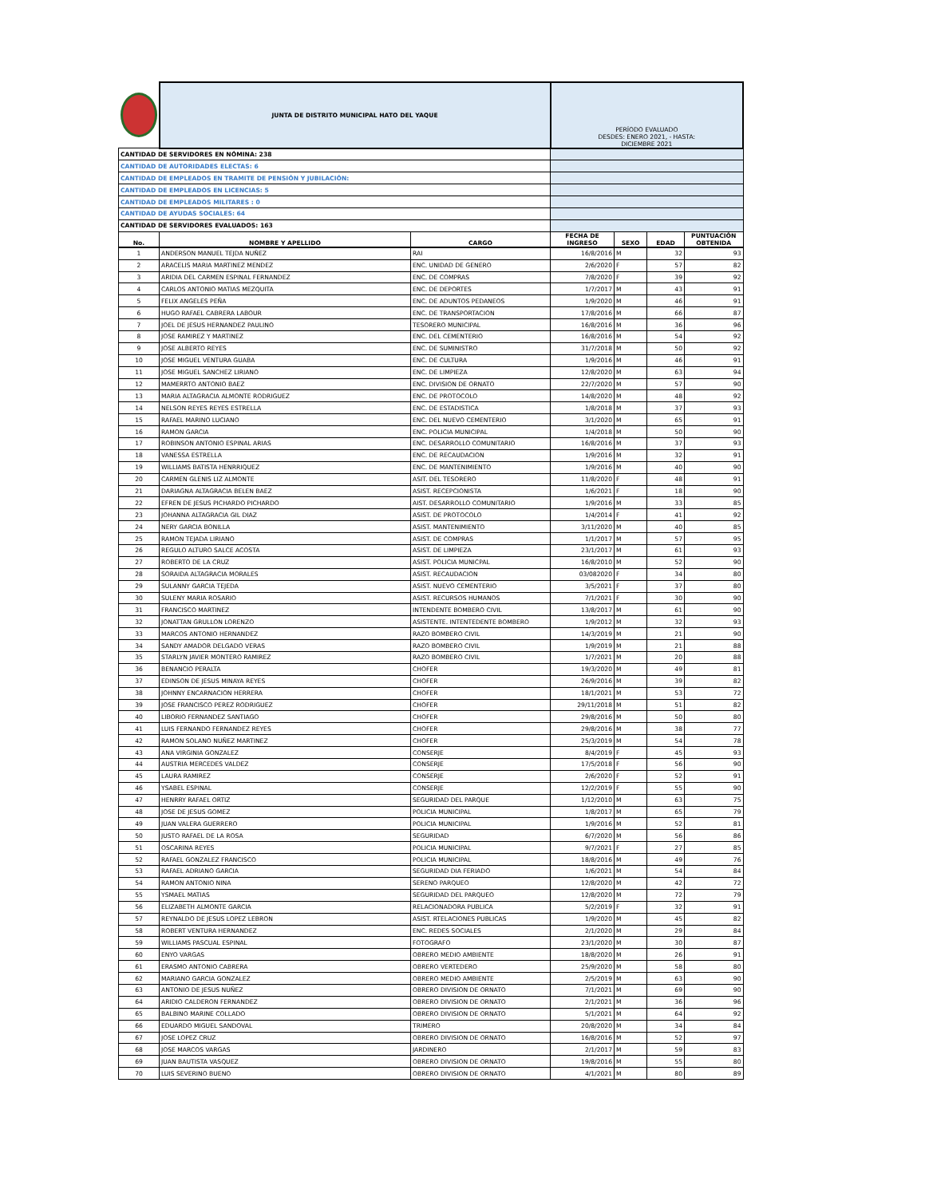| | JUNTA DE DISTRITO MUNICIPAL HATO DEL YAQUE | | PERÍODO EVALUADO DESDES: ENERO 2021, - HASTA: DICIEMBRE 2021 | | | |
| CANTIDAD DE SERVIDORES EN NÓMINA: 238 | | | | | | |
| CANTIDAD DE AUTORIDADES ELECTAS: 6 | | | | | | |
| CANTIDAD DE EMPLEADOS EN TRAMITE DE PENSIÓN Y JUBILACIÓN: | | | | | | |
| CANTIDAD DE EMPLEADOS EN LICENCIAS: 5 | | | | | | |
| CANTIDAD DE EMPLEADOS MILITARES : 0 | | | | | | |
| CANTIDAD DE AYUDAS SOCIALES: 64 | | | | | | |
| CANTIDAD DE SERVIDORES EVALUADOS: 163 | | | | | | |
| No. | NOMBRE Y APELLIDO | CARGO | FECHA DE INGRESO | SEXO | EDAD | PUNTUACIÓN OBTENIDA |
| 1 | ANDERSON MANUEL TEJDA NUÑEZ | RAI | 16/8/2016 | M | 32 | 93 |
| 2 | ARACELIS MARIA MARTINEZ MENDEZ | ENC. UNIDAD DE GENERO | 2/6/2020 | F | 57 | 82 |
| 3 | ARIDIA DEL CARMEN ESPINAL FERNANDEZ | ENC. DE COMPRAS | 7/8/2020 | F | 39 | 92 |
| 4 | CARLOS ANTONIO MATIAS MEZQUITA | ENC. DE DEPORTES | 1/7/2017 | M | 43 | 91 |
| 5 | FELIX ANGELES PEÑA | ENC. DE ADUNTOS PEDANEOS | 1/9/2020 | M | 46 | 91 |
| 6 | HUGO RAFAEL CABRERA LABOUR | ENC. DE TRANSPORTACION | 17/8/2016 | M | 66 | 87 |
| 7 | JOEL DE JESUS HERNANDEZ PAULINO | TESORERO MUNICIPAL | 16/8/2016 | M | 36 | 96 |
| 8 | JOSE RAMIREZ Y MARTINEZ | ENC. DEL CEMENTERIO | 16/8/2016 | M | 54 | 92 |
| 9 | JOSE ALBERTO REYES | ENC. DE SUMINISTRO | 31/7/2018 | M | 50 | 92 |
| 10 | JOSE MIGUEL VENTURA GUABA | ENC. DE CULTURA | 1/9/2016 | M | 46 | 91 |
| 11 | JOSE MIGUEL SANCHEZ LIRIANO | ENC. DE LIMPIEZA | 12/8/2020 | M | 63 | 94 |
| 12 | MAMERRTO ANTONIO BAEZ | ENC. DIVISION DE ORNATO | 22/7/2020 | M | 57 | 90 |
| 13 | MARIA ALTAGRACIA ALMONTE RODRIGUEZ | ENC. DE PROTOCOLO | 14/8/2020 | M | 48 | 92 |
| 14 | NELSON REYES REYES ESTRELLA | ENC. DE ESTADISTICA | 1/8/2018 | M | 37 | 93 |
| 15 | RAFAEL MARINO LUCIANO | ENC. DEL NUEVO CEMENTERIO | 3/1/2020 | M | 65 | 91 |
| 16 | RAMON GARCIA | ENC. POLICIA MUNICIPAL | 1/4/2018 | M | 50 | 90 |
| 17 | ROBINSON ANTONIO ESPINAL ARIAS | ENC. DESARROLLO COMUNITARIO | 16/8/2016 | M | 37 | 93 |
| 18 | VANESSA ESTRELLA | ENC. DE RECAUDACION | 1/9/2016 | M | 32 | 91 |
| 19 | WILLIAMS BATISTA HENRRIQUEZ | ENC. DE MANTENIMIENTO | 1/9/2016 | M | 40 | 90 |
| 20 | CARMEN GLENIS LIZ ALMONTE | ASIT. DEL TESORERO | 11/8/2020 | F | 48 | 91 |
| 21 | DARIAGNA ALTAGRACIA BELEN BAEZ | ASIST. RECEPCIONISTA | 1/6/2021 | F | 18 | 90 |
| 22 | EFREN DE JESUS PICHARDO PICHARDO | AIST. DESARROLLO COMUNITARIO | 1/9/2016 | M | 33 | 85 |
| 23 | JOHANNA ALTAGRACIA GIL DIAZ | ASIST. DE PROTOCOLO | 1/4/2014 | F | 41 | 92 |
| 24 | NERY GARCIA BONILLA | ASIST. MANTENIMIENTO | 3/11/2020 | M | 40 | 85 |
| 25 | RAMON TEJADA LIRIANO | ASIST. DE COMPRAS | 1/1/2017 | M | 57 | 95 |
| 26 | REGULO ALTURO SALCE ACOSTA | ASIST. DE LIMPIEZA | 23/1/2017 | M | 61 | 93 |
| 27 | ROBERTO DE LA CRUZ | ASIST. POLICIA MUNICPAL | 16/8/2010 | M | 52 | 90 |
| 28 | SORAIDA ALTAGRACIA MORALES | ASIST. RECAUDACION | 03/082020 | F | 34 | 80 |
| 29 | SULANNY GARCIA TEJEDA | ASIST. NUEVO CEMENTERIO | 3/5/2021 | F | 37 | 80 |
| 30 | SULENY MARIA ROSARIO | ASIST. RECURSOS HUMANOS | 7/1/2021 | F | 30 | 90 |
| 31 | FRANCISCO MARTINEZ | INTENDENTE BOMBERO CIVIL | 13/8/2017 | M | 61 | 90 |
| 32 | JONATTAN GRULLON LORENZO | ASISTENTE. INTENTEDENTE BOMBERO | 1/9/2012 | M | 32 | 93 |
| 33 | MARCOS ANTONIO HERNANDEZ | RAZO BOMBERO CIVIL | 14/3/2019 | M | 21 | 90 |
| 34 | SANDY AMADOR DELGADO VERAS | RAZO BOMBERO CIVIL | 1/9/2019 | M | 21 | 88 |
| 35 | STARLYN JAVIER MONTERO RAMIREZ | RAZO BOMBERO CIVIL | 1/7/2021 | M | 20 | 88 |
| 36 | BENANCIO PERALTA | CHOFER | 19/3/2020 | M | 49 | 81 |
| 37 | EDINSON DE JESUS MINAYA REYES | CHOFER | 26/9/2016 | M | 39 | 82 |
| 38 | JOHNNY ENCARNACION HERRERA | CHOFER | 18/1/2021 | M | 53 | 72 |
| 39 | JOSE FRANCISCO PEREZ RODRIGUEZ | CHOFER | 29/11/2018 | M | 51 | 82 |
| 40 | LIBORIO FERNANDEZ SANTIAGO | CHOFER | 29/8/2016 | M | 50 | 80 |
| 41 | LUIS FERNANDO FERNANDEZ REYES | CHOFER | 29/8/2016 | M | 38 | 77 |
| 42 | RAMON SOLANO NUÑEZ MARTINEZ | CHOFER | 25/3/2019 | M | 54 | 78 |
| 43 | ANA VIRGINIA GONZALEZ | CONSERJE | 8/4/2019 | F | 45 | 93 |
| 44 | AUSTRIA MERCEDES VALDEZ | CONSERJE | 17/5/2018 | F | 56 | 90 |
| 45 | LAURA RAMIREZ | CONSERJE | 2/6/2020 | F | 52 | 91 |
| 46 | YSABEL ESPINAL | CONSERJE | 12/2/2019 | F | 55 | 90 |
| 47 | HENRRY RAFAEL ORTIZ | SEGURIDAD DEL PARQUE | 1/12/2010 | M | 63 | 75 |
| 48 | JOSE DE JESUS GOMEZ | POLICIA MUNICIPAL | 1/8/2017 | M | 65 | 79 |
| 49 | JUAN VALERA GUERRERO | POLICIA MUNICIPAL | 1/9/2016 | M | 52 | 81 |
| 50 | JUSTO RAFAEL DE LA ROSA | SEGURIDAD | 6/7/2020 | M | 56 | 86 |
| 51 | OSCARINA REYES | POLICIA MUNICIPAL | 9/7/2021 | F | 27 | 85 |
| 52 | RAFAEL GONZALEZ FRANCISCO | POLICIA MUNICIPAL | 18/8/2016 | M | 49 | 76 |
| 53 | RAFAEL ADRIANO GARCIA | SEGURIDAD DIA FERIADO | 1/6/2021 | M | 54 | 84 |
| 54 | RAMON ANTONIO NINA | SERENO PARQUEO | 12/8/2020 | M | 42 | 72 |
| 55 | YSMAEL MATIAS | SEGURIDAD DEL PARQUEO | 12/8/2020 | M | 72 | 79 |
| 56 | ELIZABETH ALMONTE GARCIA | RELACIONADORA PUBLICA | 5/2/2019 | F | 32 | 91 |
| 57 | REYNALDO DE JESUS LOPEZ LEBRON | ASIST. RTELACIONES PUBLICAS | 1/9/2020 | M | 45 | 82 |
| 58 | ROBERT VENTURA HERNANDEZ | ENC. REDES SOCIALES | 2/1/2020 | M | 29 | 84 |
| 59 | WILLIAMS PASCUAL ESPINAL | FOTOGRAFO | 23/1/2020 | M | 30 | 87 |
| 60 | ENYO VARGAS | OBRERO MEDIO AMBIENTE | 18/8/2020 | M | 26 | 91 |
| 61 | ERASMO ANTONIO CABRERA | OBRERO VERTEDERO | 25/9/2020 | M | 58 | 80 |
| 62 | MARIANO GARCIA GONZALEZ | OBRERO MEDIO AMBIENTE | 2/5/2019 | M | 63 | 90 |
| 63 | ANTONIO DE JESUS NUÑEZ | OBRERO DIVISION DE ORNATO | 7/1/2021 | M | 69 | 90 |
| 64 | ARIDIO CALDERON FERNANDEZ | OBRERO DIVISION DE ORNATO | 2/1/2021 | M | 36 | 96 |
| 65 | BALBINO MARINE COLLADO | OBRERO DIVISION DE ORNATO | 5/1/2021 | M | 64 | 92 |
| 66 | EDUARDO MIGUEL SANDOVAL | TRIMERO | 20/8/2020 | M | 34 | 84 |
| 67 | JOSE LOPEZ CRUZ | OBRERO DIVISION DE ORNATO | 16/8/2016 | M | 52 | 97 |
| 68 | JOSE MARCOS VARGAS | JARDINERO | 2/1/2017 | M | 59 | 83 |
| 69 | JUAN BAUTISTA VASQUEZ | OBRERO DIVISION DE ORNATO | 19/8/2016 | M | 55 | 80 |
| 70 | LUIS SEVERINO BUENO | OBRERO DIVISION DE ORNATO | 4/1/2021 | M | 80 | 89 |